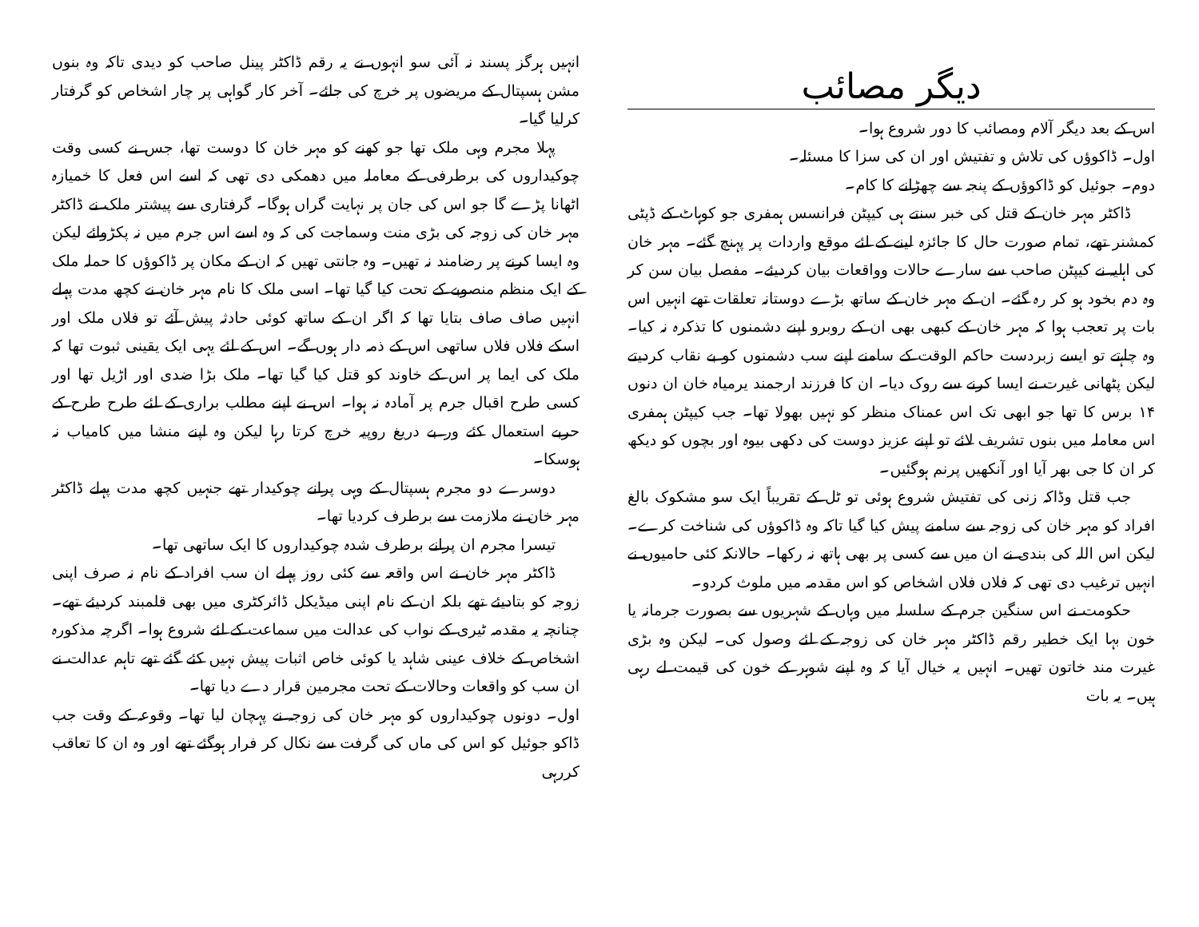دیگر مصائب
اس کے بعد دیگر آلام ومصائب کا دور شروع ہوا۔
اول۔ ڈاکوؤں کی تلاش و تفتیش اور ان کی سزا کا مسئلہ۔
دوم۔ جوئیل کو ڈاکوؤں کے پنجہ سے چھڑانے کا کام۔
ڈاکٹر مہر خان کے قتل کی خبر سنتے ہی کیپٹن فرانسس ہمفری جو کوہاٹ کے ڈپٹی کمشنر تھے، تمام صورت حال کا جائزہ لینے کے لئے موقع واردات پر پہنچ گئے۔ مہر خان کی اہلیہ نے کیپٹن صاحب سے سارے حالات وواقعات بیان کردیئے۔ مفصل بیان سن کر وہ دم بخود ہو کر رہ گئے۔ ان کے مہر خان کے ساتھ بڑے دوستانہ تعلقات تھے انہیں اس بات پر تعجب ہوا کہ مہر خان کے کبھی بھی ان کے روبرو اپنے دشمنوں کا تذکرہ نہ کیا۔ وہ چاہتے تو ایسے زبردست حاکم الوقت کے سامنے اپنے سب دشمنوں کو بے نقاب کردیتے لیکن پٹھانی غیرت نے ایسا کرنے سے روک دیا۔ ان کا فرزند ارجمند یرمیاہ خان ان دنوں ۱۴ برس کا تھا جو ابھی تک اس عمناک منظر کو نہیں بھولا تھا۔ جب کیپٹن ہمفری اس معاملہ میں بنوں تشریف لائے تو اپنے عزیز دوست کی دکھی بیوہ اور بچوں کو دیکھ کر ان کا جی بھر آیا اور آنکھیں پرنم ہوگئیں۔
جب قتل وڈاکہ زنی کی تفتیش شروع ہوئی تو ٹل کے تقریباً ایک سو مشکوک بالغ افراد کو مہر خان کی زوجہ سے سامنے پیش کیا گیا تاکہ وہ ڈاکوؤں کی شناخت کرے۔ لیکن اس اللہ کی بندی نے ان میں سے کسی پر بھی ہاتھ نہ رکھا۔ حالانکہ کئی حامیوں نے انہیں ترغیب دی تھی کہ فلاں فلاں اشخاص کو اس مقدمہ میں ملوث کردو۔
حکومت نے اس سنگین جرم کے سلسلہ میں وہاں کے شہریوں سے بصورت جرمانہ یا خون بہا ایک خطیر رقم ڈاکٹر مہر خان کی زوجہ کے لئے وصول کی۔ لیکن وہ بڑی غیرت مند خاتون تھیں۔ انہیں یہ خیال آیا کہ وہ اپنے شوہر کے خون کی قیمت لے رہی ہیں۔ یہ بات
انہیں ہرگز پسند نہ آئی سو انہوں نے یہ رقم ڈاکٹر پینل صاحب کو دیدی تاکہ وہ بنوں مشن ہسپتال کے مریضوں پر خرچ کی جائے۔ آخر کار گواہی پر چار اشخاص کو گرفتار کرلیا گیا۔
پہلا مجرم وہی ملک تھا جو کھنے کو مہر خان کا دوست تھا، جس نے کسی وقت چوکیداروں کی برطرفی کے معاملہ میں دھمکی دی تھی کہ اسے اس فعل کا خمیازہ اٹھانا پڑے گا جو اس کی جان پر نہایت گراں ہوگا۔ گرفتاری سے پیشتر ملک نے ڈاکٹر مہر خان کی زوجہ کی بڑی منت وسماجت کی کہ وہ اسے اس جرم میں نہ پکڑوائے لیکن وہ ایسا کرنے پر رضامند نہ تھیں۔ وہ جانتی تھیں کہ ان کے مکان پر ڈاکوؤں کا حملہ ملک کے ایک منظم منصوبے کے تحت کیا گیا تھا۔ اسی ملک کا نام مہر خان نے کچھ مدت پہلے انہیں صاف صاف بتایا تھا کہ اگر ان کے ساتھ کوئی حادثہ پیش آئے تو فلاں ملک اور اسکے فلاں فلاں ساتھی اس کے ذمہ دار ہوں گے۔ اس کے لئے یہی ایک یقینی ثبوت تھا کہ ملک کی ایما پر اس کے خاوند کو قتل کیا گیا تھا۔ ملک بڑا ضدی اور اڑیل تھا اور کسی طرح اقبال جرم پر آمادہ نہ ہوا۔ اس نے اپنے مطلب براری کے لئے طرح طرح کے حربے استعمال کئے ور بے دریغ روپیہ خرچ کرتا رہا لیکن وہ اپنے منشا میں کامیاب نہ ہوسکا۔
دوسرے دو مجرم ہسپتال کے وہی پرانے چوکیدار تھے جنہیں کچھ مدت پہلے ڈاکٹر مہر خان نے ملازمت سے برطرف کردیا تھا۔
تیسرا مجرم ان پرانے برطرف شدہ چوکیداروں کا ایک ساتھی تھا۔
ڈاکٹر مہر خان نے اس واقعہ سے کئی روز پہلے ان سب افراد کے نام نہ صرف اپنی زوجہ کو بتادیئے تھے بلکہ ان کے نام اپنی میڈیکل ڈائرکٹری میں بھی قلمبند کردیئے تھے۔ چنانچہ یہ مقدمہ ٹیری کے نواب کی عدالت میں سماعت کے لئے شروع ہوا۔ اگرچہ مذکورہ اشخاص کے خلاف عینی شاہد یا کوئی خاص اثبات پیش نہیں کئے گئے تھے تاہم عدالت نے ان سب کو واقعات وحالات کے تحت مجرمین قرار دے دیا تھا۔
اول۔ دونوں چوکیداروں کو مہر خان کی زوجہ نے پہچان لیا تھا۔ وقوعہ کے وقت جب ڈاکو جوئیل کو اس کی ماں کی گرفت سے نکال کر فرار ہوگئے تھے اور وہ ان کا تعاقب کررہی